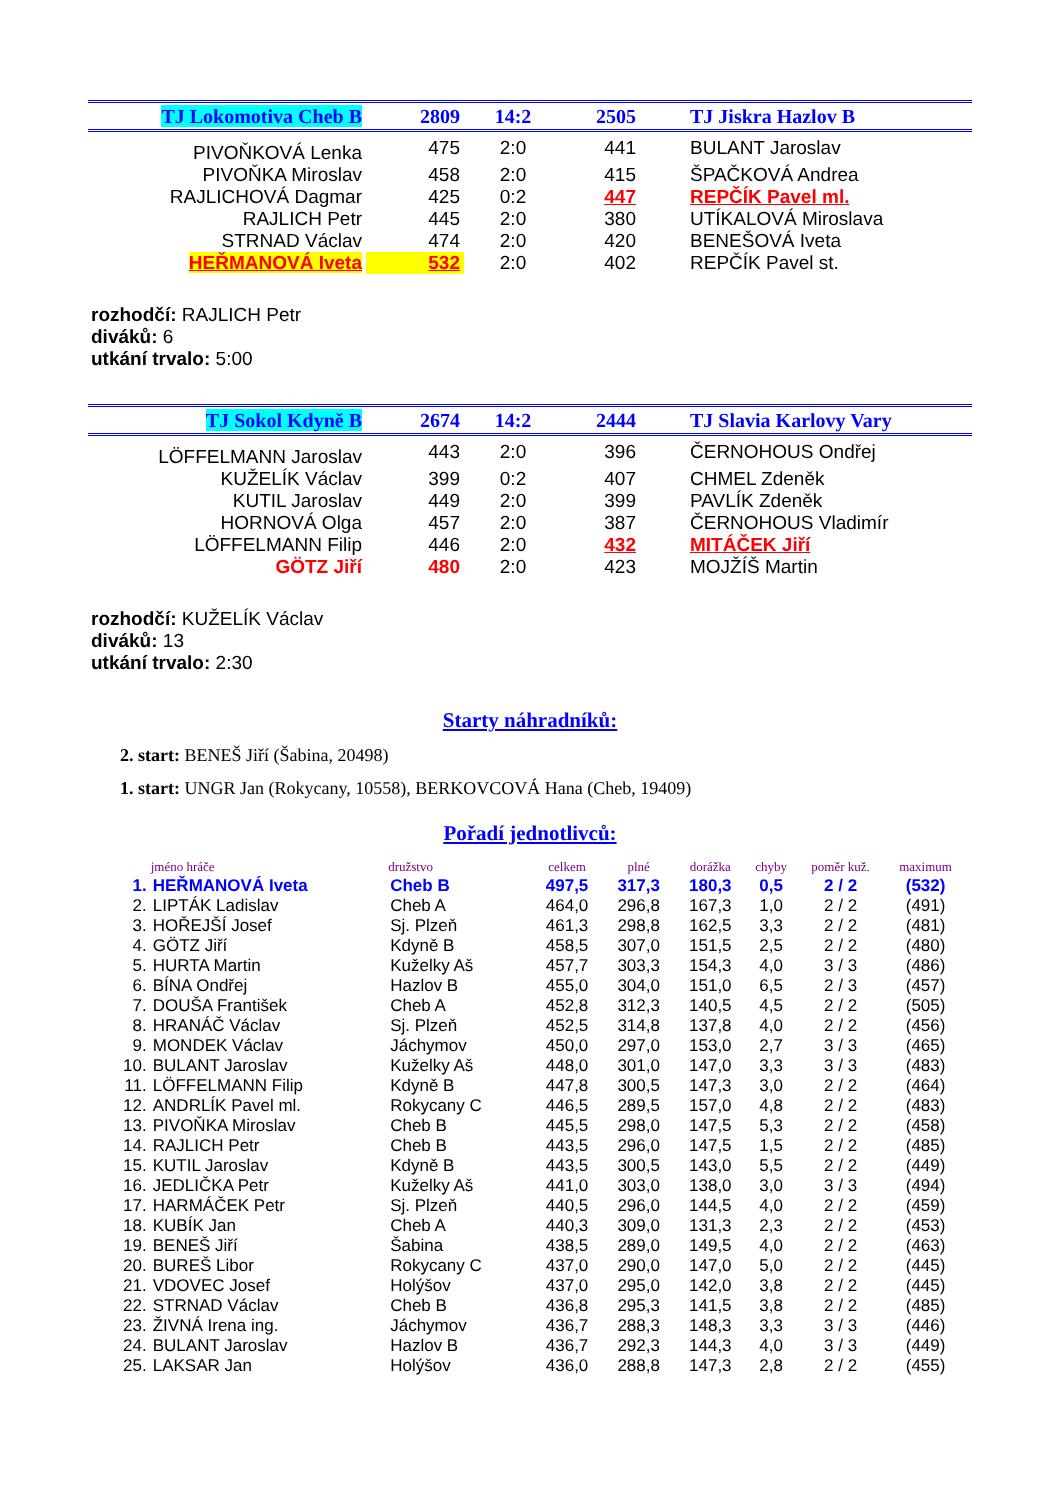| TJ Lokomotiva Cheb B | 2809 | 14:2 | 2505 | TJ Jiskra Hazlov B |
| PIVOŇKOVÁ Lenka | 475 | 2:0 | 441 | BULANT Jaroslav |
| PIVOŇKA Miroslav | 458 | 2:0 | 415 | ŠPAČKOVÁ Andrea |
| RAJLICHOVÁ Dagmar | 425 | 0:2 | 447 | REPČÍK Pavel ml. |
| RAJLICH Petr | 445 | 2:0 | 380 | UTÍKALOVÁ Miroslava |
| STRNAD Václav | 474 | 2:0 | 420 | BENEŠOVÁ Iveta |
| HEŘMANOVÁ Iveta | 532 | 2:0 | 402 | REPČÍK Pavel st. |
rozhodčí: RAJLICH Petr
diváků: 6
utkání trvalo: 5:00
| TJ Sokol Kdyně B | 2674 | 14:2 | 2444 | TJ Slavia Karlovy Vary |
| LÖFFELMANN Jaroslav | 443 | 2:0 | 396 | ČERNOHOUS Ondřej |
| KUŽELÍK Václav | 399 | 0:2 | 407 | CHMEL Zdeněk |
| KUTIL Jaroslav | 449 | 2:0 | 399 | PAVLÍK Zdeněk |
| HORNOVÁ Olga | 457 | 2:0 | 387 | ČERNOHOUS Vladimír |
| LÖFFELMANN Filip | 446 | 2:0 | 432 | MITÁČEK Jiří |
| GÖTZ Jiří | 480 | 2:0 | 423 | MOJŽÍŠ Martin |
rozhodčí: KUŽELÍK Václav
diváků: 13
utkání trvalo: 2:30
Starty náhradníků:
2. start: BENEŠ Jiří (Šabina, 20498)
1. start: UNGR Jan (Rokycany, 10558), BERKOVCOVÁ Hana (Cheb, 19409)
Pořadí jednotlivců:
| | jméno hráče | družstvo | celkem | plné | dorážka | chyby | poměr kuž. | maximum |
| --- | --- | --- | --- | --- | --- | --- | --- | --- |
| 1. | HEŘMANOVÁ Iveta | Cheb B | 497,5 | 317,3 | 180,3 | 0,5 | 2 / 2 | (532) |
| 2. | LIPTÁK Ladislav | Cheb A | 464,0 | 296,8 | 167,3 | 1,0 | 2 / 2 | (491) |
| 3. | HOŘEJŠÍ Josef | Sj. Plzeň | 461,3 | 298,8 | 162,5 | 3,3 | 2 / 2 | (481) |
| 4. | GÖTZ Jiří | Kdyně B | 458,5 | 307,0 | 151,5 | 2,5 | 2 / 2 | (480) |
| 5. | HURTA Martin | Kuželky Aš | 457,7 | 303,3 | 154,3 | 4,0 | 3 / 3 | (486) |
| 6. | BÍNA Ondřej | Hazlov B | 455,0 | 304,0 | 151,0 | 6,5 | 2 / 3 | (457) |
| 7. | DOUŠA František | Cheb A | 452,8 | 312,3 | 140,5 | 4,5 | 2 / 2 | (505) |
| 8. | HRANÁČ Václav | Sj. Plzeň | 452,5 | 314,8 | 137,8 | 4,0 | 2 / 2 | (456) |
| 9. | MONDEK Václav | Jáchymov | 450,0 | 297,0 | 153,0 | 2,7 | 3 / 3 | (465) |
| 10. | BULANT Jaroslav | Kuželky Aš | 448,0 | 301,0 | 147,0 | 3,3 | 3 / 3 | (483) |
| 11. | LÖFFELMANN Filip | Kdyně B | 447,8 | 300,5 | 147,3 | 3,0 | 2 / 2 | (464) |
| 12. | ANDRLÍK Pavel ml. | Rokycany C | 446,5 | 289,5 | 157,0 | 4,8 | 2 / 2 | (483) |
| 13. | PIVOŇKA Miroslav | Cheb B | 445,5 | 298,0 | 147,5 | 5,3 | 2 / 2 | (458) |
| 14. | RAJLICH Petr | Cheb B | 443,5 | 296,0 | 147,5 | 1,5 | 2 / 2 | (485) |
| 15. | KUTIL Jaroslav | Kdyně B | 443,5 | 300,5 | 143,0 | 5,5 | 2 / 2 | (449) |
| 16. | JEDLIČKA Petr | Kuželky Aš | 441,0 | 303,0 | 138,0 | 3,0 | 3 / 3 | (494) |
| 17. | HARMÁČEK Petr | Sj. Plzeň | 440,5 | 296,0 | 144,5 | 4,0 | 2 / 2 | (459) |
| 18. | KUBÍK Jan | Cheb A | 440,3 | 309,0 | 131,3 | 2,3 | 2 / 2 | (453) |
| 19. | BENEŠ Jiří | Šabina | 438,5 | 289,0 | 149,5 | 4,0 | 2 / 2 | (463) |
| 20. | BUREŠ Libor | Rokycany C | 437,0 | 290,0 | 147,0 | 5,0 | 2 / 2 | (445) |
| 21. | VDOVEC Josef | Holýšov | 437,0 | 295,0 | 142,0 | 3,8 | 2 / 2 | (445) |
| 22. | STRNAD Václav | Cheb B | 436,8 | 295,3 | 141,5 | 3,8 | 2 / 2 | (485) |
| 23. | ŽIVNÁ Irena ing. | Jáchymov | 436,7 | 288,3 | 148,3 | 3,3 | 3 / 3 | (446) |
| 24. | BULANT Jaroslav | Hazlov B | 436,7 | 292,3 | 144,3 | 4,0 | 3 / 3 | (449) |
| 25. | LAKSAR Jan | Holýšov | 436,0 | 288,8 | 147,3 | 2,8 | 2 / 2 | (455) |